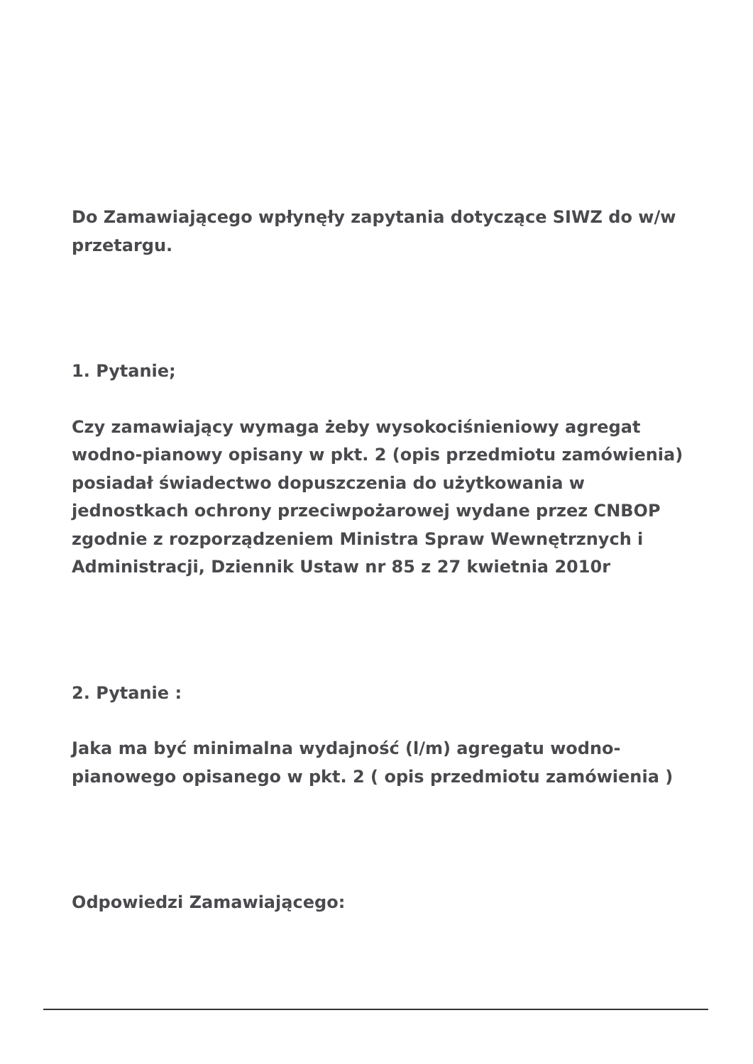Do Zamawiającego wpłynęły zapytania dotyczące SIWZ do w/w przetargu.
1. Pytanie;
Czy zamawiający wymaga żeby wysokociśnieniowy agregat wodno-pianowy opisany w pkt. 2 (opis przedmiotu zamówienia) posiadał świadectwo dopuszczenia do użytkowania w jednostkach ochrony przeciwpożarowej wydane przez CNBOP zgodnie z rozporządzeniem Ministra Spraw Wewnętrznych i Administracji, Dziennik Ustaw nr 85 z 27 kwietnia 2010r
2. Pytanie :
Jaka ma być minimalna wydajność (l/m) agregatu wodno-pianowego opisanego w pkt. 2 ( opis przedmiotu zamówienia )
Odpowiedzi Zamawiającego: